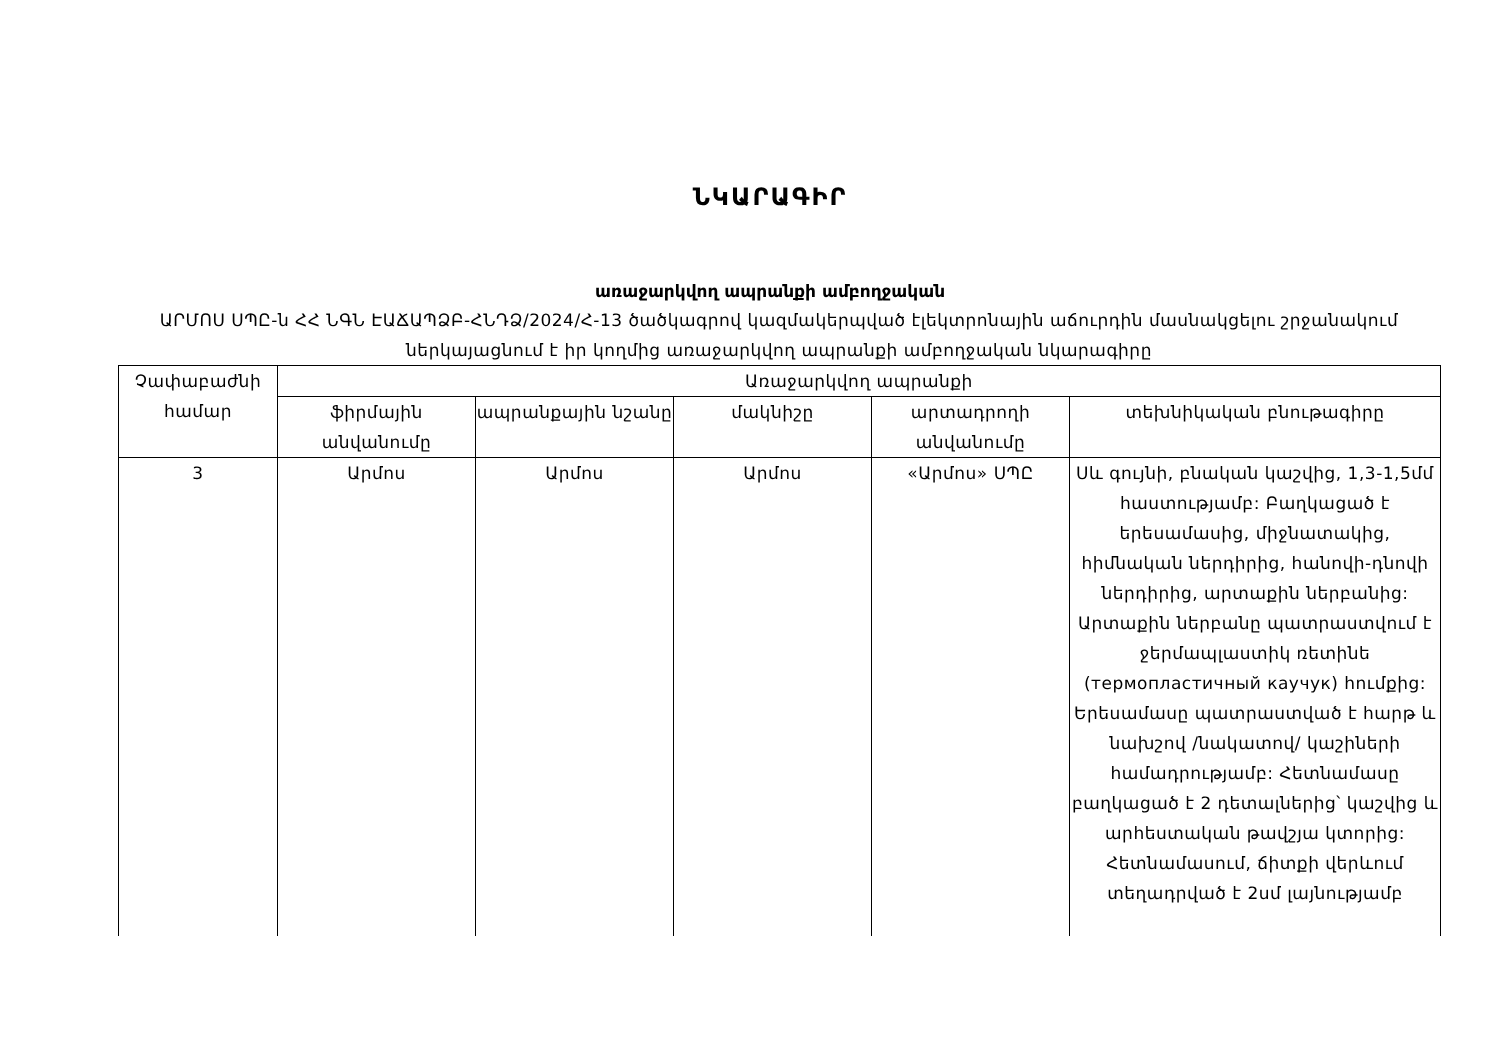ՆԿԱՐԱԳԻՐ
առաջարկվող ապրանքի ամբողջական
ԱՐՄՈՍ ՍՊԸ-ն ՀՀ ՆԳՆ ԷԱՃԱՊՁԲ-ՀՆԴՁ/2024/Հ-13 ծածկագրով կազմակերպված էլեկտրոնային աճուրդին մասնակցելու շրջանակում ներկայացնում է իր կողմից առաջարկվող ապրանքի ամբողջական նկարագիրը
| Չափաբաժնի համար | Առաջարկվող ապրանքի | | | | |
| --- | --- | --- | --- | --- | --- |
| | ֆիրմային անվանումը | ապրանքային նշանը | մակնիշը | արտադրողի անվանումը | տեխնիկական բնութագիրը |
| 3 | Արմոս | Արմոս | Արմոս | «Արմոս» ՍՊԸ | Սև գույնի, բնական կաշվից, 1,3-1,5մմ հաստությամբ: Բաղկացած է երեսամասից, միջնատակից, հիմնական ներդիրից, հանովի-դնովի ներդիրից, արտաքին ներբանից: Արտաքին ներբանը պատրաստվում է ջերմապլաստիկ ռետինե (термопластичный каучук) հումքից: Երեսամասը պատրաստված է հարթ և նախշով /նակատով/ կաշիների համադրությամբ: Հետնամասը բաղկացած է 2 դետալներից՝ կաշվից և արհեստական թավշյա կտորից: Հետնամասում, ճիտքի վերևում տեղադրված է 2սմ լայնությամբ |